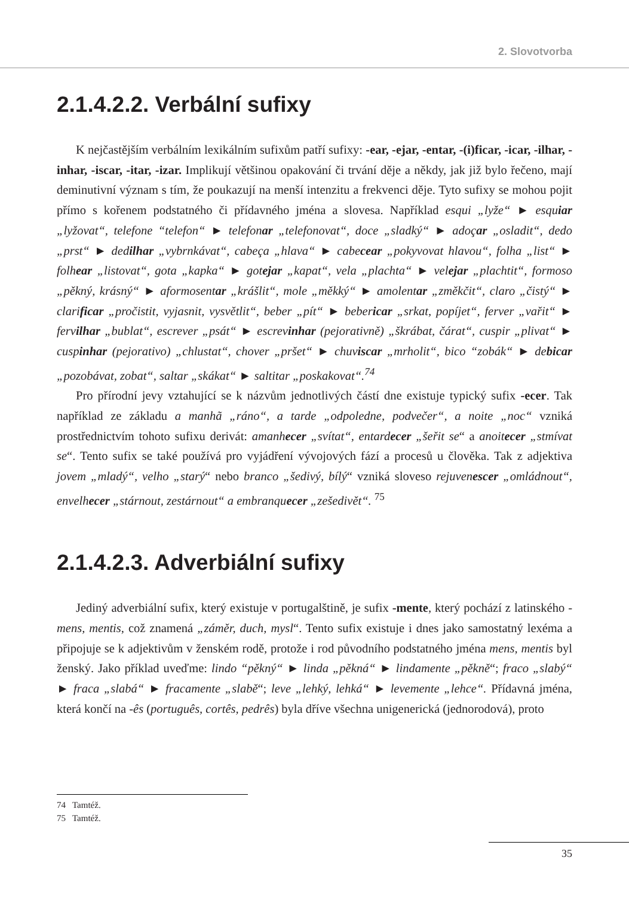2. Slovotvorba
2.1.4.2.2. Verbální sufixy
K nejčastějším verbálním lexikálním sufixům patří sufixy: -ear, -ejar, -entar, -(i)ficar, -icar, -ilhar, -inhar, -iscar, -itar, -izar. Implikují většinou opakování či trvání děje a někdy, jak již bylo řečeno, mají deminutivní význam s tím, že poukazují na menší intenzitu a frekvenci děje. Tyto sufixy se mohou pojit přímo s kořenem podstatného či přídavného jména a slovesa. Například esqui „lyže“ ► esquiar „lyžovat“, telefone “telefon“ ► telefonar „telefonovat“, doce „sladký“ ► adoçar „osladit“, dedo „prst“ ► dedilhar „vybrnkávat“, cabeça „hlava“ ► cabecear „pokyvovat hlavou“, folha „list“ ► folhear „listovat“, gota „kapka“ ► gotejar „kapat“, vela „plachta“ ► velejar „plachtit“, formoso „pěkný, krásný“ ► aformosentar „krášlit“, mole „měkký“ ► amolentar „změkčit“, claro „čistý“ ► clarificar „pročistit, vyjasnit, vysvětlit“, beber „pít“ ► bebericar „srkat, popíjet“, ferver „vařit“ ► fervilhar „bublat“, escrever „psát“ ► escrevinhar (pejorativně) „škrábat, čárat“, cuspir „plivat“ ► cuspinhar (pejorativo) „chlustat“, chover „pršet“ ► chuviscar „mrholit“, bico “zobák“ ► debicar „pozobávat, zobat“, saltar „skákat“ ► saltitar „poskakovat“.<sup>74</sup>
Pro přírodní jevy vztahující se k názvům jednotlivých částí dne existuje typický sufix -ecer. Tak například ze základu a manhã „ráno“, a tarde „odpoledne, podvečer“, a noite „noc“ vzniká prostřednictvím tohoto sufixu derivát: amanhecer „svítat“, entardecer „šeřit se“ a anoitecer „stmívat se“. Tento sufix se také používá pro vyjádření vývojových fází a procesů u člověka. Tak z adjektiva jovem „mladý“, velho „starý“ nebo branco „šedivý, bílý“ vzniká sloveso rejuvenescer „omládnout“, envelhecer „stárnout, zestárnout“ a embranquecer „zešedivět“. <sup>75</sup>
2.1.4.2.3. Adverbiální sufixy
Jediný adverbiální sufix, který existuje v portugalštině, je sufix -mente, který pochází z latinského -mens, mentis, což znamená „záměr, duch, mysl“. Tento sufix existuje i dnes jako samostatný lexéma a připojuje se k adjektivům v ženském rodě, protože i rod původního podstatného jména mens, mentis byl ženský. Jako příklad uveďme: lindo “pěkný“ ► linda „pěkná“ ► lindamente „pěkně“; fraco „slabý“ ► fraca „slabá“ ► fracamente „slabě“; leve „lehký, lehká“ ► levemente „lehce“. Přídavná jména, která končí na -ês (português, cortês, pedrês) byla dříve všechna unigenerická (jednorodová), proto
74 Tamtéž.
75 Tamtéž.
35